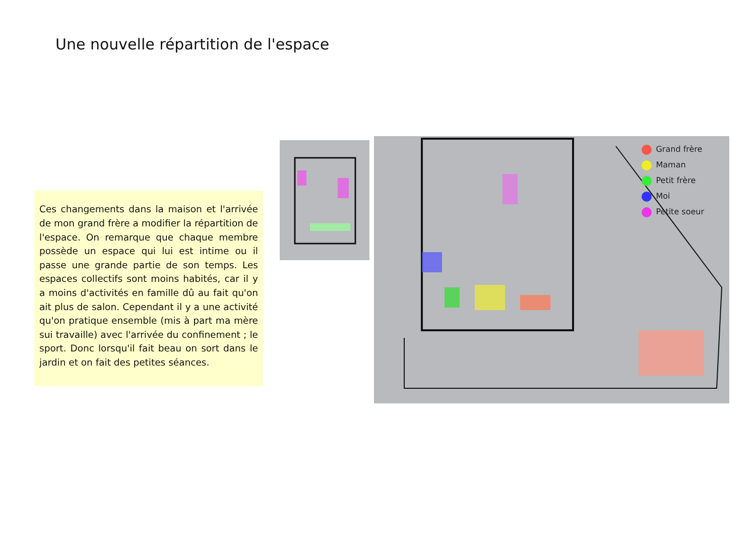Une nouvelle répartition de l'espace
Ces changements dans la maison et l'arrivée de mon grand frère a modifier la répartition de l'espace. On remarque que chaque membre possède un espace qui lui est intime ou il passe une grande partie de son temps. Les espaces collectifs sont moins habités, car il y a moins d'activités en famille dû au fait qu'on ait plus de salon. Cependant il y a une activité qu'on pratique ensemble (mis à part ma mère sui travaille) avec l'arrivée du confinement ; le sport. Donc lorsqu'il fait beau on sort dans le jardin et on fait des petites séances.
Grand frère
Maman
Petit frère
Moi
Petite soeur